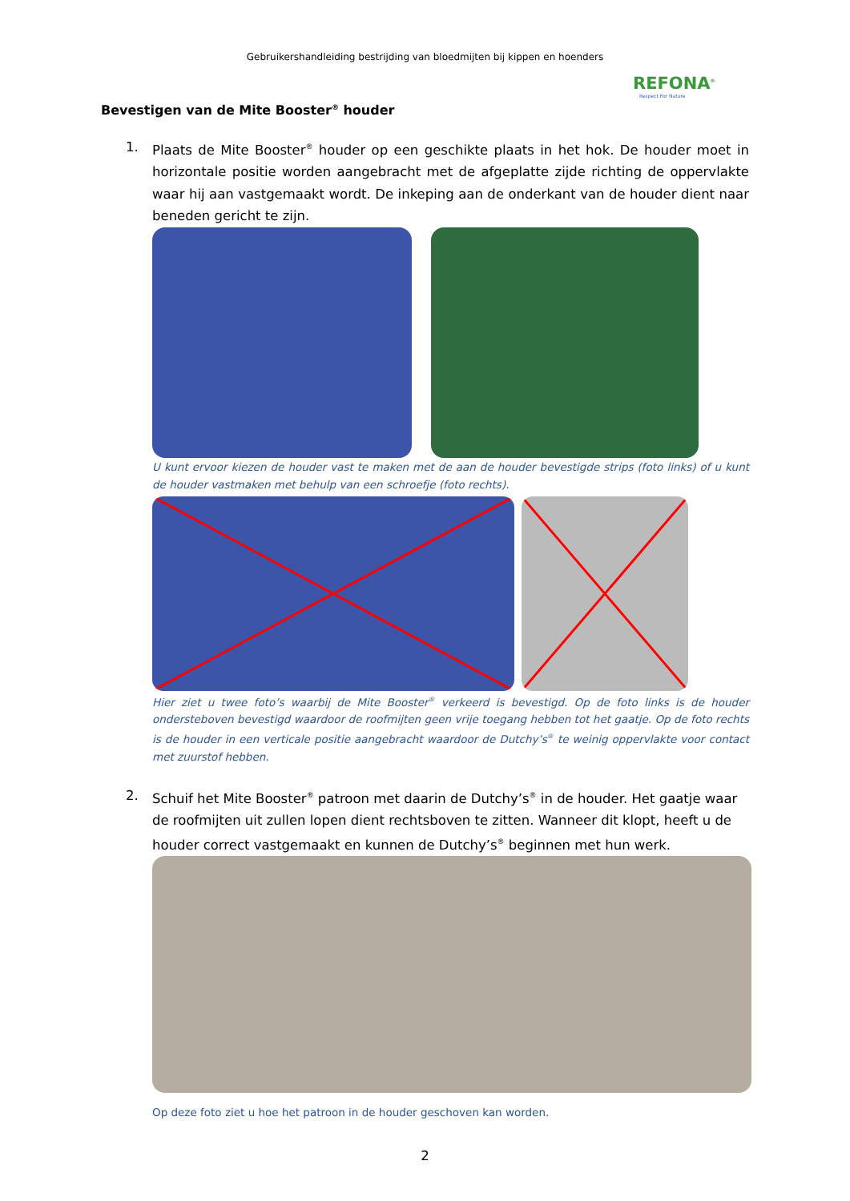Gebruikershandleiding bestrijding van bloedmijten bij kippen en hoenders
REFONA<sup>®</sup>
Respect For Nature
Bevestigen van de Mite Booster<sup>®</sup> houder
1. Plaats de Mite Booster<sup>®</sup> houder op een geschikte plaats in het hok. De houder moet in horizontale positie worden aangebracht met de afgeplatte zijde richting de oppervlakte waar hij aan vastgemaakt wordt. De inkeping aan de onderkant van de houder dient naar beneden gericht te zijn.
U kunt ervoor kiezen de houder vast te maken met de aan de houder bevestigde strips (foto links) of u kunt de houder vastmaken met behulp van een schroefje (foto rechts).
Hier ziet u twee foto’s waarbij de Mite Booster<sup>®</sup> verkeerd is bevestigd. Op de foto links is de houder ondersteboven bevestigd waardoor de roofmijten geen vrije toegang hebben tot het gaatje. Op de foto rechts is de houder in een verticale positie aangebracht waardoor de Dutchy’s<sup>®</sup> te weinig oppervlakte voor contact met zuurstof hebben.
2. Schuif het Mite Booster<sup>®</sup> patroon met daarin de Dutchy’s<sup>®</sup> in de houder. Het gaatje waar de roofmijten uit zullen lopen dient rechtsboven te zitten. Wanneer dit klopt, heeft u de houder correct vastgemaakt en kunnen de Dutchy’s<sup>®</sup> beginnen met hun werk.
Op deze foto ziet u hoe het patroon in de houder geschoven kan worden.
2